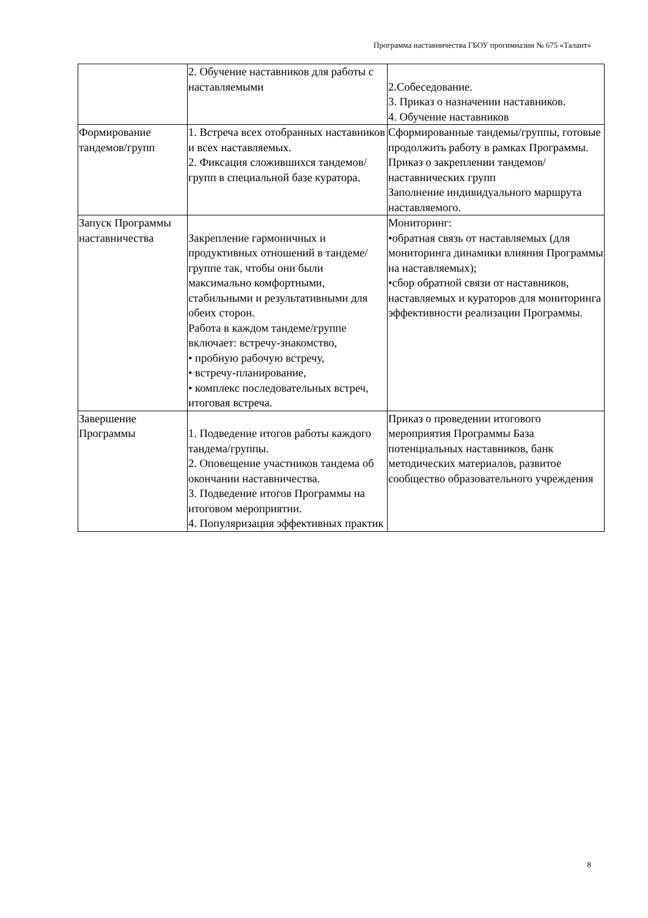Программа наставничества ГБОУ прогимназии № 675 «Талант»
| | 2. Обучение наставников для работы с наставляемыми | 2.Собеседование. 3. Приказ о назначении наставников. 4. Обучение наставников |
| Формирование тандемов/групп | 1. Встреча всех отобранных наставников и всех наставляемых. 2. Фиксация сложившихся тандемов/групп в специальной базе куратора. | Сформированные тандемы/группы, готовые продолжить работу в рамках Программы. Приказ о закреплении тандемов/наставнических групп Заполнение индивидуального маршрута наставляемого. |
| Запуск Программы наставничества | Закрепление гармоничных и продуктивных отношений в тандеме/группе так, чтобы они были максимально комфортными, стабильными и результативными для обеих сторон. Работа в каждом тандеме/группе включает: встречу-знакомство, • пробную рабочую встречу, • встречу-планирование, • комплекс последовательных встреч, итоговая встреча. | Мониторинг: •обратная связь от наставляемых (для мониторинга динамики влияния Программы на наставляемых); •сбор обратной связи от наставников, наставляемых и кураторов для мониторинга эффективности реализации Программы. |
| Завершение Программы | 1. Подведение итогов работы каждого тандема/группы. 2. Оповещение участников тандема об окончании наставничества. 3. Подведение итогов Программы на итоговом мероприятии. 4. Популяризация эффективных практик | Приказ о проведении итогового мероприятия Программы База потенциальных наставников, банк методических материалов, развитое сообщество образовательного учреждения |
8